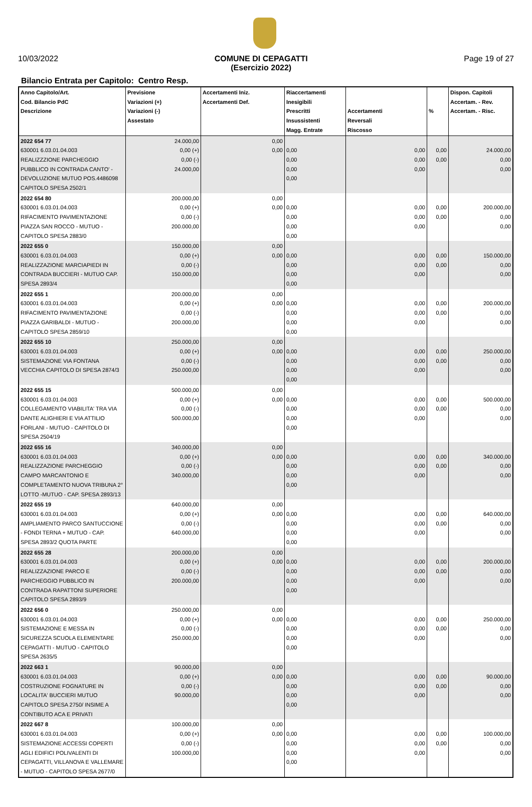10/03/2022 COMUNE DI CEPAGATTI
(Esercizio 2022) Page 19 of 27
Bilancio Entrata per Capitolo: Centro Resp.
| Anno Capitolo/Art. Cod. Bilancio PdC Descrizione | Previsione Variazioni (+) Variazioni (-) Assestato | Accertamenti Iniz. Accertamenti Def. | Riaccertamenti Inesigibili Prescritti Insussistenti Magg. Entrate | Accertamenti Reversali Riscosso | % | Dispon. Capitoli Accertam. - Rev. Accertam. - Risc. |
| --- | --- | --- | --- | --- | --- | --- |
| 2022 654 77 630001 6.03.01.04.003 REALIZZZIONE PARCHEGGIO PUBBLICO IN CONTRADA CANTO' - DEVOLUZIONE MUTUO POS.4486098 CAPITOLO SPESA 2502/1 | 24.000,00 0,00 (+) 0,00 (-) 24.000,00 | 0,00 0,00 | 0,00 0,00 0,00 0,00 | 0,00 0,00 0,00 | 0,00 0,00 | 24.000,00 0,00 0,00 |
| 2022 654 80 630001 6.03.01.04.003 RIFACIMENTO PAVIMENTAZIONE PIAZZA SAN ROCCO - MUTUO - CAPITOLO SPESA 2883/0 | 200.000,00 0,00 (+) 0,00 (-) 200.000,00 | 0,00 0,00 | 0,00 0,00 0,00 0,00 | 0,00 0,00 0,00 | 0,00 0,00 | 200.000,00 0,00 0,00 |
| 2022 655 0 630001 6.03.01.04.003 REALIZZAZIONE MARCIAPIEDI IN CONTRADA BUCCIERI - MUTUO CAP. SPESA 2893/4 | 150.000,00 0,00 (+) 0,00 (-) 150.000,00 | 0,00 0,00 | 0,00 0,00 0,00 0,00 | 0,00 0,00 0,00 | 0,00 0,00 | 150.000,00 0,00 0,00 |
| 2022 655 1 630001 6.03.01.04.003 RIFACIMENTO PAVIMENTAZIONE PIAZZA GARIBALDI - MUTUO - CAPITOLO SPESA 2859/10 | 200.000,00 0,00 (+) 0,00 (-) 200.000,00 | 0,00 0,00 | 0,00 0,00 0,00 0,00 | 0,00 0,00 0,00 | 0,00 0,00 | 200.000,00 0,00 0,00 |
| 2022 655 10 630001 6.03.01.04.003 SISTEMAZIONE VIA FONTANA VECCHIA CAPITOLO DI SPESA 2874/3 | 250.000,00 0,00 (+) 0,00 (-) 250.000,00 | 0,00 0,00 | 0,00 0,00 0,00 0,00 | 0,00 0,00 0,00 | 0,00 0,00 | 250.000,00 0,00 0,00 |
| 2022 655 15 630001 6.03.01.04.003 COLLEGAMENTO VIABILITA' TRA VIA DANTE ALIGHIERI E VIA ATTILIO FORLANI - MUTUO - CAPITOLO DI SPESA 2504/19 | 500.000,00 0,00 (+) 0,00 (-) 500.000,00 | 0,00 0,00 | 0,00 0,00 0,00 0,00 | 0,00 0,00 0,00 | 0,00 0,00 | 500.000,00 0,00 0,00 |
| 2022 655 16 630001 6.03.01.04.003 REALIZZAZIONE PARCHEGGIO CAMPO MARCANTONIO E COMPLETAMENTO NUOVA TRIBUNA 2° LOTTO -MUTUO - CAP. SPESA 2893/13 | 340.000,00 0,00 (+) 0,00 (-) 340.000,00 | 0,00 0,00 | 0,00 0,00 0,00 0,00 | 0,00 0,00 0,00 | 0,00 0,00 | 340.000,00 0,00 0,00 |
| 2022 655 19 630001 6.03.01.04.003 AMPLIAMENTO PARCO SANTUCCIONE - FONDI TERNA + MUTUO - CAP. SPESA 2893/2 QUOTA PARTE | 640.000,00 0,00 (+) 0,00 (-) 640.000,00 | 0,00 0,00 | 0,00 0,00 0,00 0,00 | 0,00 0,00 0,00 | 0,00 0,00 | 640.000,00 0,00 0,00 |
| 2022 655 28 630001 6.03.01.04.003 REALIZZAZIONE PARCO E PARCHEGGIO PUBBLICO IN CONTRADA RAPATTONI SUPERIORE CAPITOLO SPESA 2893/9 | 200.000,00 0,00 (+) 0,00 (-) 200.000,00 | 0,00 0,00 | 0,00 0,00 0,00 0,00 | 0,00 0,00 0,00 | 0,00 0,00 | 200.000,00 0,00 0,00 |
| 2022 656 0 630001 6.03.01.04.003 SISTEMAZIONE E MESSA IN SICUREZZA SCUOLA ELEMENTARE CEPAGATTI - MUTUO - CAPITOLO SPESA 2635/5 | 250.000,00 0,00 (+) 0,00 (-) 250.000,00 | 0,00 0,00 | 0,00 0,00 0,00 0,00 | 0,00 0,00 0,00 | 0,00 0,00 | 250.000,00 0,00 0,00 |
| 2022 663 1 630001 6.03.01.04.003 COSTRUZIONE FOGNATURE IN LOCALITA' BUCCIERI MUTUO CAPITOLO SPESA 2750/ INSIME A CONTIBUTO ACA E PRIVATI | 90.000,00 0,00 (+) 0,00 (-) 90.000,00 | 0,00 0,00 | 0,00 0,00 0,00 0,00 | 0,00 0,00 0,00 | 0,00 0,00 | 90.000,00 0,00 0,00 |
| 2022 667 8 630001 6.03.01.04.003 SISTEMAZIONE ACCESSI COPERTI AGLI EDIFICI POLIVALENTI DI CEPAGATTI, VILLANOVA E VALLEMARE - MUTUO - CAPITOLO SPESA 2677/0 | 100.000,00 0,00 (+) 0,00 (-) 100.000,00 | 0,00 0,00 | 0,00 0,00 0,00 0,00 | 0,00 0,00 0,00 | 0,00 0,00 | 100.000,00 0,00 0,00 |